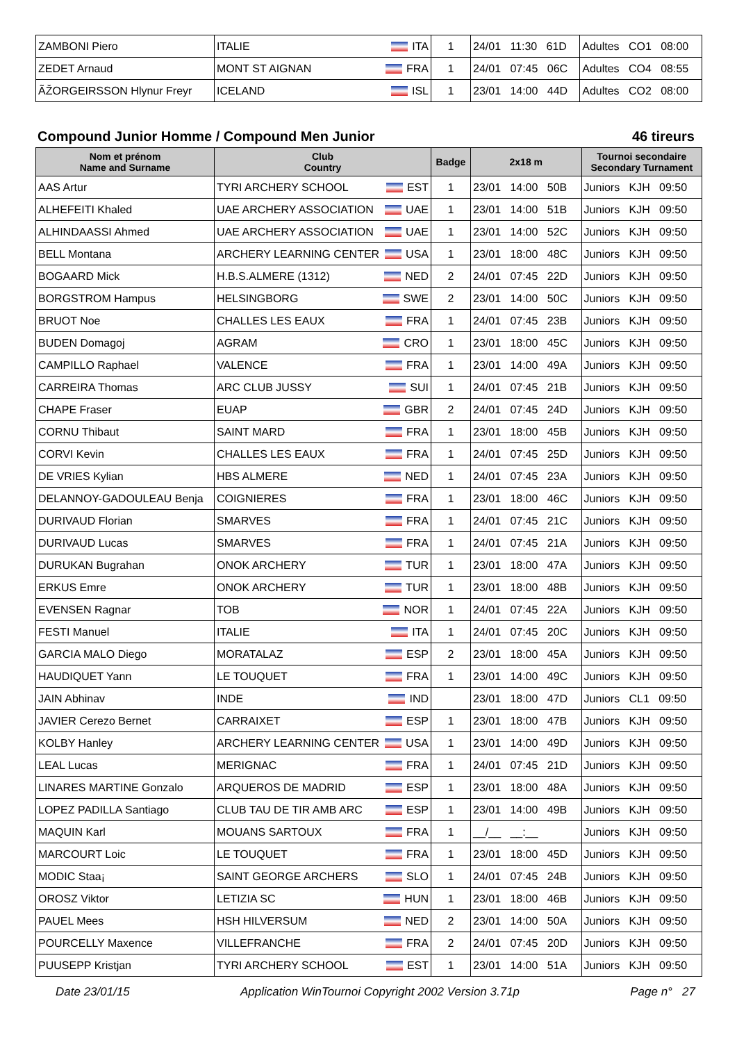| ZAMBONI Piero | ITALIE ITA | 1 | 24/01 11:30 61D | Adultes CO1 08:00 |
| ZEDET Arnaud | MONT ST AIGNAN FRA | 1 | 24/01 07:45 06C | Adultes CO4 08:55 |
| ÃŽORGEIRSSON Hlynur Freyr | ICELAND ISL | 1 | 23/01 14:00 44D | Adultes CO2 08:00 |
Compound Junior Homme / Compound Men Junior 46 tireurs
| Nom et prénom Name and Surname | Club Country | Badge | 2x18 m | Tournoi secondaire Secondary Turnament |
| --- | --- | --- | --- | --- |
| AAS Artur | TYRI ARCHERY SCHOOL EST | 1 | 23/01 14:00 50B | Juniors KJH 09:50 |
| ALHEFEITI Khaled | UAE ARCHERY ASSOCIATION UAE | 1 | 23/01 14:00 51B | Juniors KJH 09:50 |
| ALHINDAASSI Ahmed | UAE ARCHERY ASSOCIATION UAE | 1 | 23/01 14:00 52C | Juniors KJH 09:50 |
| BELL Montana | ARCHERY LEARNING CENTER USA | 1 | 23/01 18:00 48C | Juniors KJH 09:50 |
| BOGAARD Mick | H.B.S.ALMERE (1312) NED | 2 | 24/01 07:45 22D | Juniors KJH 09:50 |
| BORGSTROM Hampus | HELSINGBORG SWE | 2 | 23/01 14:00 50C | Juniors KJH 09:50 |
| BRUOT Noe | CHALLES LES EAUX FRA | 1 | 24/01 07:45 23B | Juniors KJH 09:50 |
| BUDEN Domagoj | AGRAM CRO | 1 | 23/01 18:00 45C | Juniors KJH 09:50 |
| CAMPILLO Raphael | VALENCE FRA | 1 | 23/01 14:00 49A | Juniors KJH 09:50 |
| CARREIRA Thomas | ARC CLUB JUSSY SUI | 1 | 24/01 07:45 21B | Juniors KJH 09:50 |
| CHAPE Fraser | EUAP GBR | 2 | 24/01 07:45 24D | Juniors KJH 09:50 |
| CORNU Thibaut | SAINT MARD FRA | 1 | 23/01 18:00 45B | Juniors KJH 09:50 |
| CORVI Kevin | CHALLES LES EAUX FRA | 1 | 24/01 07:45 25D | Juniors KJH 09:50 |
| DE VRIES Kylian | HBS ALMERE NED | 1 | 24/01 07:45 23A | Juniors KJH 09:50 |
| DELANNOY-GADOULEAU Benja | COIGNIERES FRA | 1 | 23/01 18:00 46C | Juniors KJH 09:50 |
| DURIVAUD Florian | SMARVES FRA | 1 | 24/01 07:45 21C | Juniors KJH 09:50 |
| DURIVAUD Lucas | SMARVES FRA | 1 | 24/01 07:45 21A | Juniors KJH 09:50 |
| DURUKAN Bugrahan | ONOK ARCHERY TUR | 1 | 23/01 18:00 47A | Juniors KJH 09:50 |
| ERKUS Emre | ONOK ARCHERY TUR | 1 | 23/01 18:00 48B | Juniors KJH 09:50 |
| EVENSEN Ragnar | TOB NOR | 1 | 24/01 07:45 22A | Juniors KJH 09:50 |
| FESTI Manuel | ITALIE ITA | 1 | 24/01 07:45 20C | Juniors KJH 09:50 |
| GARCIA MALO Diego | MORATALAZ ESP | 2 | 23/01 18:00 45A | Juniors KJH 09:50 |
| HAUDIQUET Yann | LE TOUQUET FRA | 1 | 23/01 14:00 49C | Juniors KJH 09:50 |
| JAIN Abhinav | INDE IND | | 23/01 18:00 47D | Juniors CL1 09:50 |
| JAVIER Cerezo Bernet | CARRAIXET ESP | 1 | 23/01 18:00 47B | Juniors KJH 09:50 |
| KOLBY Hanley | ARCHERY LEARNING CENTER USA | 1 | 23/01 14:00 49D | Juniors KJH 09:50 |
| LEAL Lucas | MERIGNAC FRA | 1 | 24/01 07:45 21D | Juniors KJH 09:50 |
| LINARES MARTINE Gonzalo | ARQUEROS DE MADRID ESP | 1 | 23/01 18:00 48A | Juniors KJH 09:50 |
| LOPEZ PADILLA Santiago | CLUB TAU DE TIR AMB ARC ESP | 1 | 23/01 14:00 49B | Juniors KJH 09:50 |
| MAQUIN Karl | MOUANS SARTOUX FRA | 1 | __/__ __:__ | Juniors KJH 09:50 |
| MARCOURT Loic | LE TOUQUET FRA | 1 | 23/01 18:00 45D | Juniors KJH 09:50 |
| MODIC Staa¡ | SAINT GEORGE ARCHERS SLO | 1 | 24/01 07:45 24B | Juniors KJH 09:50 |
| OROSZ Viktor | LETIZIA SC HUN | 1 | 23/01 18:00 46B | Juniors KJH 09:50 |
| PAUEL Mees | HSH HILVERSUM NED | 2 | 23/01 14:00 50A | Juniors KJH 09:50 |
| POURCELLY Maxence | VILLEFRANCHE FRA | 2 | 24/01 07:45 20D | Juniors KJH 09:50 |
| PUUSEPP Kristjan | TYRI ARCHERY SCHOOL EST | 1 | 23/01 14:00 51A | Juniors KJH 09:50 |
Date 23/01/15 Application WinTournoi Copyright 2002 Version 3.71p Page n° 27